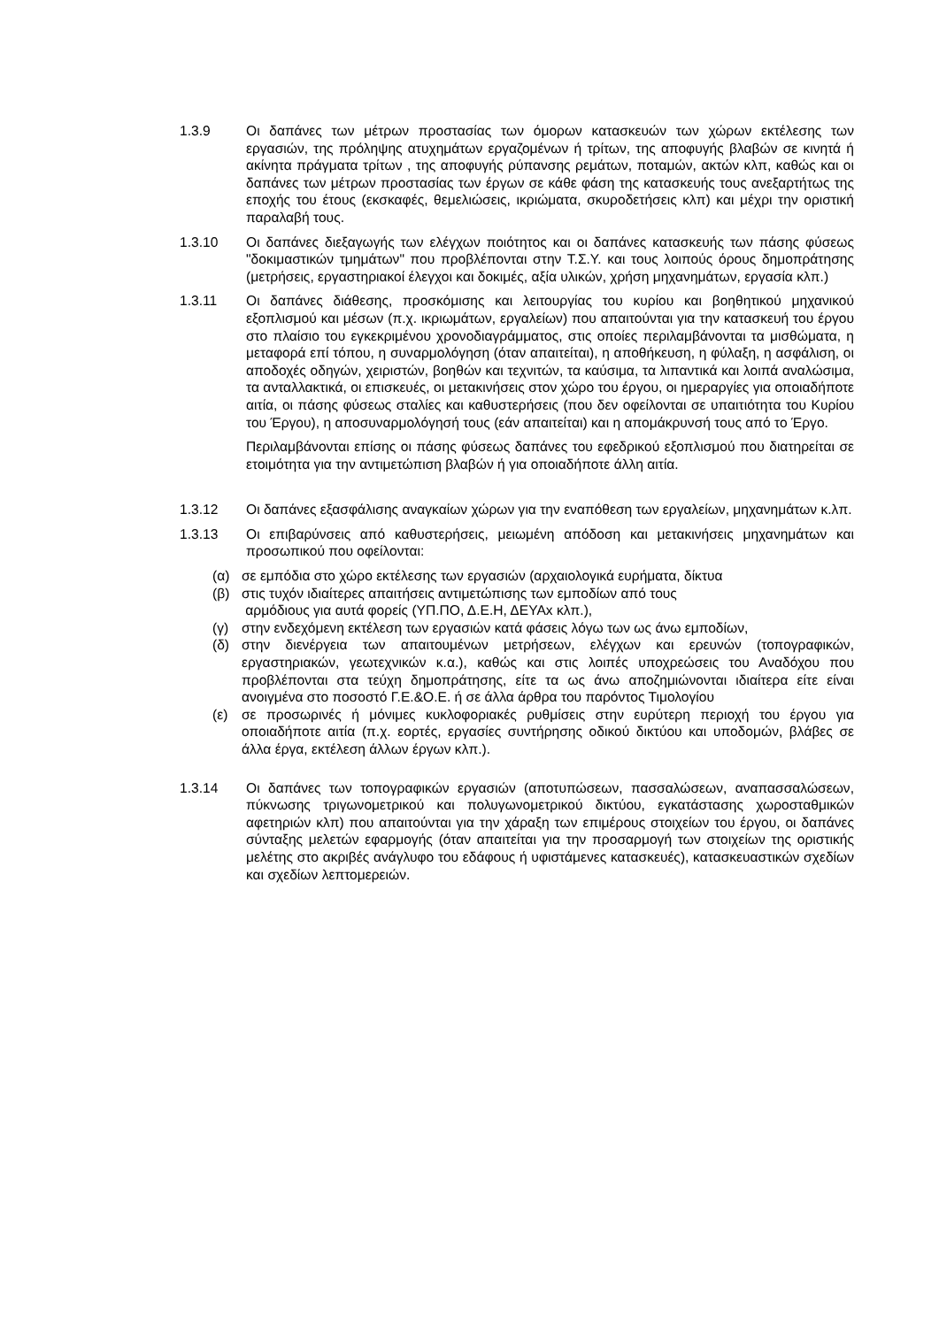1.3.9 Οι δαπάνες των μέτρων προστασίας των όμορων κατασκευών των χώρων εκτέλεσης των εργασιών, της πρόληψης ατυχημάτων εργαζομένων ή τρίτων, της αποφυγής βλαβών σε κινητά ή ακίνητα πράγματα τρίτων , της αποφυγής ρύπανσης ρεμάτων, ποταμών, ακτών κλπ, καθώς και οι δαπάνες των μέτρων προστασίας των έργων σε κάθε φάση της κατασκευής τους ανεξαρτήτως της εποχής του έτους (εκσκαφές, θεμελιώσεις, ικριώματα, σκυροδετήσεις κλπ) και μέχρι την οριστική παραλαβή τους.
1.3.10 Οι δαπάνες διεξαγωγής των ελέγχων ποιότητος και οι δαπάνες κατασκευής των πάσης φύσεως "δοκιμαστικών τμημάτων" που προβλέπονται στην Τ.Σ.Υ. και τους λοιπούς όρους δημοπράτησης (μετρήσεις, εργαστηριακοί έλεγχοι και δοκιμές, αξία υλικών, χρήση μηχανημάτων, εργασία κλπ.)
1.3.11 Οι δαπάνες διάθεσης, προσκόμισης και λειτουργίας του κυρίου και βοηθητικού μηχανικού εξοπλισμού και μέσων (π.χ. ικριωμάτων, εργαλείων) που απαιτούνται για την κατασκευή του έργου στο πλαίσιο του εγκεκριμένου χρονοδιαγράμματος, στις οποίες περιλαμβάνονται τα μισθώματα, η μεταφορά επί τόπου, η συναρμολόγηση (όταν απαιτείται), η αποθήκευση, η φύλαξη, η ασφάλιση, οι αποδοχές οδηγών, χειριστών, βοηθών και τεχνιτών, τα καύσιμα, τα λιπαντικά και λοιπά αναλώσιμα, τα ανταλλακτικά, οι επισκευές, οι μετακινήσεις στον χώρο του έργου, οι ημεραργίες για οποιαδήποτε αιτία, οι πάσης φύσεως σταλίες και καθυστερήσεις (που δεν οφείλονται σε υπαιτιότητα του Κυρίου του Έργου), η αποσυναρμολόγησή τους (εάν απαιτείται) και η απομάκρυνσή τους από το Έργο.
Περιλαμβάνονται επίσης οι πάσης φύσεως δαπάνες του εφεδρικού εξοπλισμού που διατηρείται σε ετοιμότητα για την αντιμετώπιση βλαβών ή για οποιαδήποτε άλλη αιτία.
1.3.12 Οι δαπάνες εξασφάλισης αναγκαίων χώρων για την εναπόθεση των εργαλείων, μηχανημάτων κ.λπ.
1.3.13 Οι επιβαρύνσεις από καθυστερήσεις, μειωμένη απόδοση και μετακινήσεις μηχανημάτων και προσωπικού που οφείλονται:
(α) σε εμπόδια στο χώρο εκτέλεσης των εργασιών (αρχαιολογικά ευρήματα, δίκτυα
(β) στις τυχόν ιδιαίτερες απαιτήσεις αντιμετώπισης των εμποδίων από τους
αρμόδιους για αυτά φορείς (ΥΠ.ΠΟ, Δ.Ε.Η, ΔΕΥΑx κλπ.),
(γ) στην ενδεχόμενη εκτέλεση των εργασιών κατά φάσεις λόγω των ως άνω εμποδίων,
(δ) στην διενέργεια των απαιτουμένων μετρήσεων, ελέγχων και ερευνών (τοπογραφικών, εργαστηριακών, γεωτεχνικών κ.α.), καθώς και στις λοιπές υποχρεώσεις του Αναδόχου που προβλέπονται στα τεύχη δημοπράτησης, είτε τα ως άνω αποζημιώνονται ιδιαίτερα είτε είναι ανοιγμένα στο ποσοστό Γ.Ε.&Ο.Ε. ή σε άλλα άρθρα του παρόντος Τιμολογίου
(ε) σε προσωρινές ή μόνιμες κυκλοφοριακές ρυθμίσεις στην ευρύτερη περιοχή του έργου για οποιαδήποτε αιτία (π.χ. εορτές, εργασίες συντήρησης οδικού δικτύου και υποδομών, βλάβες σε άλλα έργα, εκτέλεση άλλων έργων κλπ.).
1.3.14 Οι δαπάνες των τοπογραφικών εργασιών (αποτυπώσεων, πασσαλώσεων, αναπασσαλώσεων, πύκνωσης τριγωνομετρικού και πολυγωνομετρικού δικτύου, εγκατάστασης χωροσταθμικών αφετηριών κλπ) που απαιτούνται για την χάραξη των επιμέρους στοιχείων του έργου, οι δαπάνες σύνταξης μελετών εφαρμογής (όταν απαιτείται για την προσαρμογή των στοιχείων της οριστικής μελέτης στο ακριβές ανάγλυφο του εδάφους ή υφιστάμενες κατασκευές), κατασκευαστικών σχεδίων και σχεδίων λεπτομερειών.